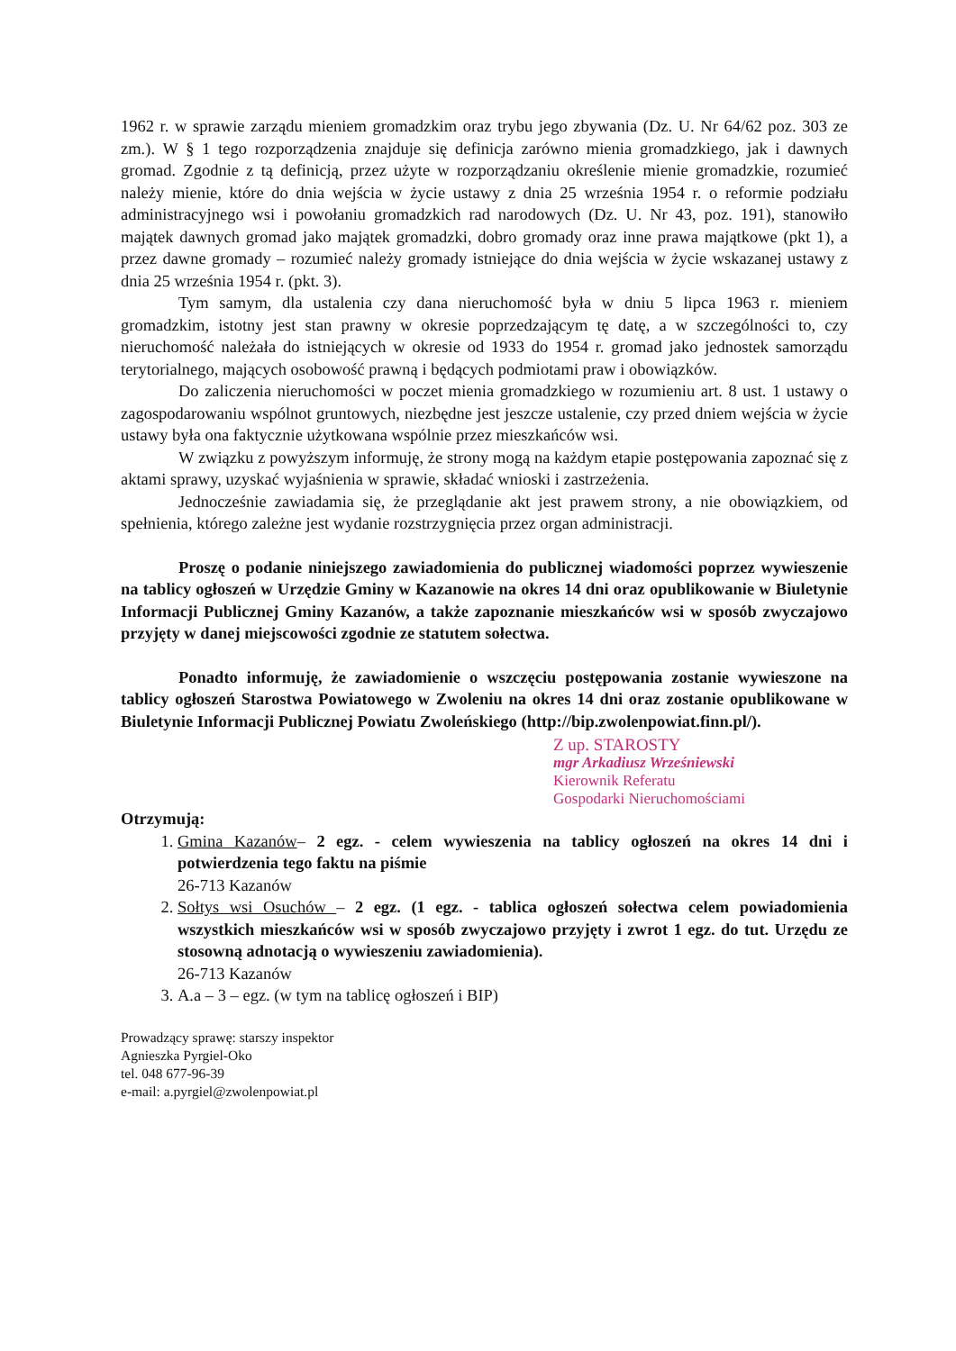1962 r. w sprawie zarządu mieniem gromadzkim oraz trybu jego zbywania (Dz. U. Nr 64/62 poz. 303 ze zm.). W § 1 tego rozporządzenia znajduje się definicja zarówno mienia gromadzkiego, jak i dawnych gromad. Zgodnie z tą definicją, przez użyte w rozporządzaniu określenie mienie gromadzkie, rozumieć należy mienie, które do dnia wejścia w życie ustawy z dnia 25 września 1954 r. o reformie podziału administracyjnego wsi i powołaniu gromadzkich rad narodowych (Dz. U. Nr 43, poz. 191), stanowiło majątek dawnych gromad jako majątek gromadzki, dobro gromady oraz inne prawa majątkowe (pkt 1), a przez dawne gromady – rozumieć należy gromady istniejące do dnia wejścia w życie wskazanej ustawy z dnia 25 września 1954 r. (pkt. 3).
Tym samym, dla ustalenia czy dana nieruchomość była w dniu 5 lipca 1963 r. mieniem gromadzkim, istotny jest stan prawny w okresie poprzedzającym tę datę, a w szczególności to, czy nieruchomość należała do istniejących w okresie od 1933 do 1954 r. gromad jako jednostek samorządu terytorialnego, mających osobowość prawną i będących podmiotami praw i obowiązków.
Do zaliczenia nieruchomości w poczet mienia gromadzkiego w rozumieniu art. 8 ust. 1 ustawy o zagospodarowaniu wspólnot gruntowych, niezbędne jest jeszcze ustalenie, czy przed dniem wejścia w życie ustawy była ona faktycznie użytkowana wspólnie przez mieszkańców wsi.
W związku z powyższym informuję, że strony mogą na każdym etapie postępowania zapoznać się z aktami sprawy, uzyskać wyjaśnienia w sprawie, składać wnioski i zastrzeżenia.
Jednocześnie zawiadamia się, że przeglądanie akt jest prawem strony, a nie obowiązkiem, od spełnienia, którego zależne jest wydanie rozstrzygnięcia przez organ administracji.
Proszę o podanie niniejszego zawiadomienia do publicznej wiadomości poprzez wywieszenie na tablicy ogłoszeń w Urzędzie Gminy w Kazanowie na okres 14 dni oraz opublikowanie w Biuletynie Informacji Publicznej Gminy Kazanów, a także zapoznanie mieszkańców wsi w sposób zwyczajowo przyjęty w danej miejscowości zgodnie ze statutem sołectwa.
Ponadto informuję, że zawiadomienie o wszczęciu postępowania zostanie wywieszone na tablicy ogłoszeń Starostwa Powiatowego w Zwoleniu na okres 14 dni oraz zostanie opublikowane w Biuletynie Informacji Publicznej Powiatu Zwoleńskiego (http://bip.zwolenpowiat.finn.pl/).
Z up. STAROSTY
mgr Arkadiusz Wrześniewski
Kierownik Referatu
Gospodarki Nieruchomościami
Otrzymują:
1. Gmina Kazanów– 2 egz. - celem wywieszenia na tablicy ogłoszeń na okres 14 dni i potwierdzenia tego faktu na piśmie
26-713 Kazanów
2. Sołtys wsi Osuchów – 2 egz. (1 egz. - tablica ogłoszeń sołectwa celem powiadomienia wszystkich mieszkańców wsi w sposób zwyczajowo przyjęty i zwrot 1 egz. do tut. Urzędu ze stosowną adnotacją o wywieszeniu zawiadomienia).
26-713 Kazanów
3. A.a – 3 – egz. (w tym na tablicę ogłoszeń i BIP)
Prowadzący sprawę: starszy inspektor
Agnieszka Pyrgiel-Oko
tel. 048 677-96-39
e-mail: a.pyrgiel@zwolenpowiat.pl